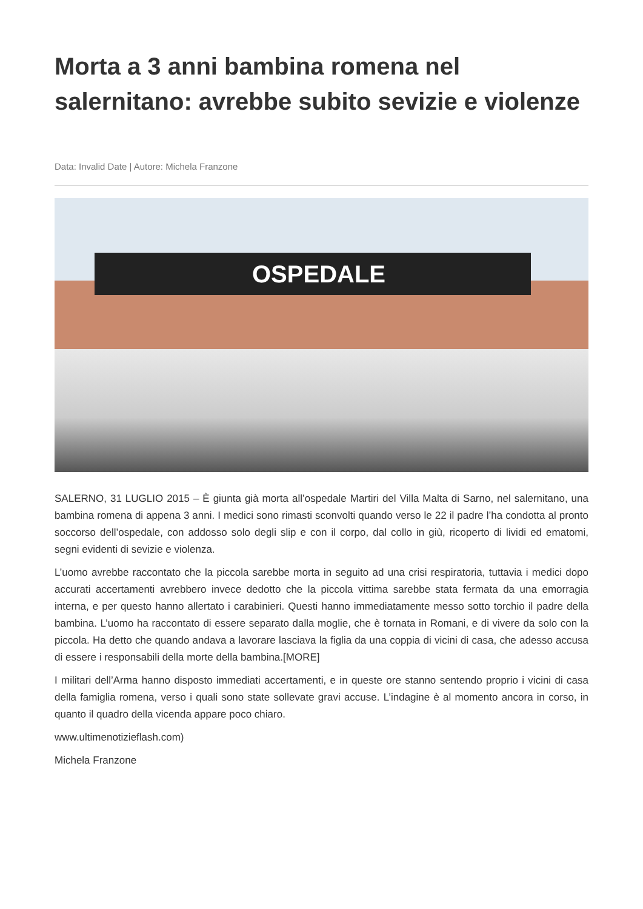Morta a 3 anni bambina romena nel salernitano: avrebbe subito sevizie e violenze
Data: Invalid Date | Autore: Michela Franzone
OSPEDALE
SALERNO, 31 LUGLIO 2015 – È giunta già morta all’ospedale Martiri del Villa Malta di Sarno, nel salernitano, una bambina romena di appena 3 anni. I medici sono rimasti sconvolti quando verso le 22 il padre l’ha condotta al pronto soccorso dell’ospedale, con addosso solo degli slip e con il corpo, dal collo in giù, ricoperto di lividi ed ematomi, segni evidenti di sevizie e violenza.
L’uomo avrebbe raccontato che la piccola sarebbe morta in seguito ad una crisi respiratoria, tuttavia i medici dopo accurati accertamenti avrebbero invece dedotto che la piccola vittima sarebbe stata fermata da una emorragia interna, e per questo hanno allertato i carabinieri. Questi hanno immediatamente messo sotto torchio il padre della bambina. L’uomo ha raccontato di essere separato dalla moglie, che è tornata in Romani, e di vivere da solo con la piccola. Ha detto che quando andava a lavorare lasciava la figlia da una coppia di vicini di casa, che adesso accusa di essere i responsabili della morte della bambina.[MORE]
I militari dell’Arma hanno disposto immediati accertamenti, e in queste ore stanno sentendo proprio i vicini di casa della famiglia romena, verso i quali sono state sollevate gravi accuse. L’indagine è al momento ancora in corso, in quanto il quadro della vicenda appare poco chiaro.
www.ultimenotizieflash.com)
Michela Franzone